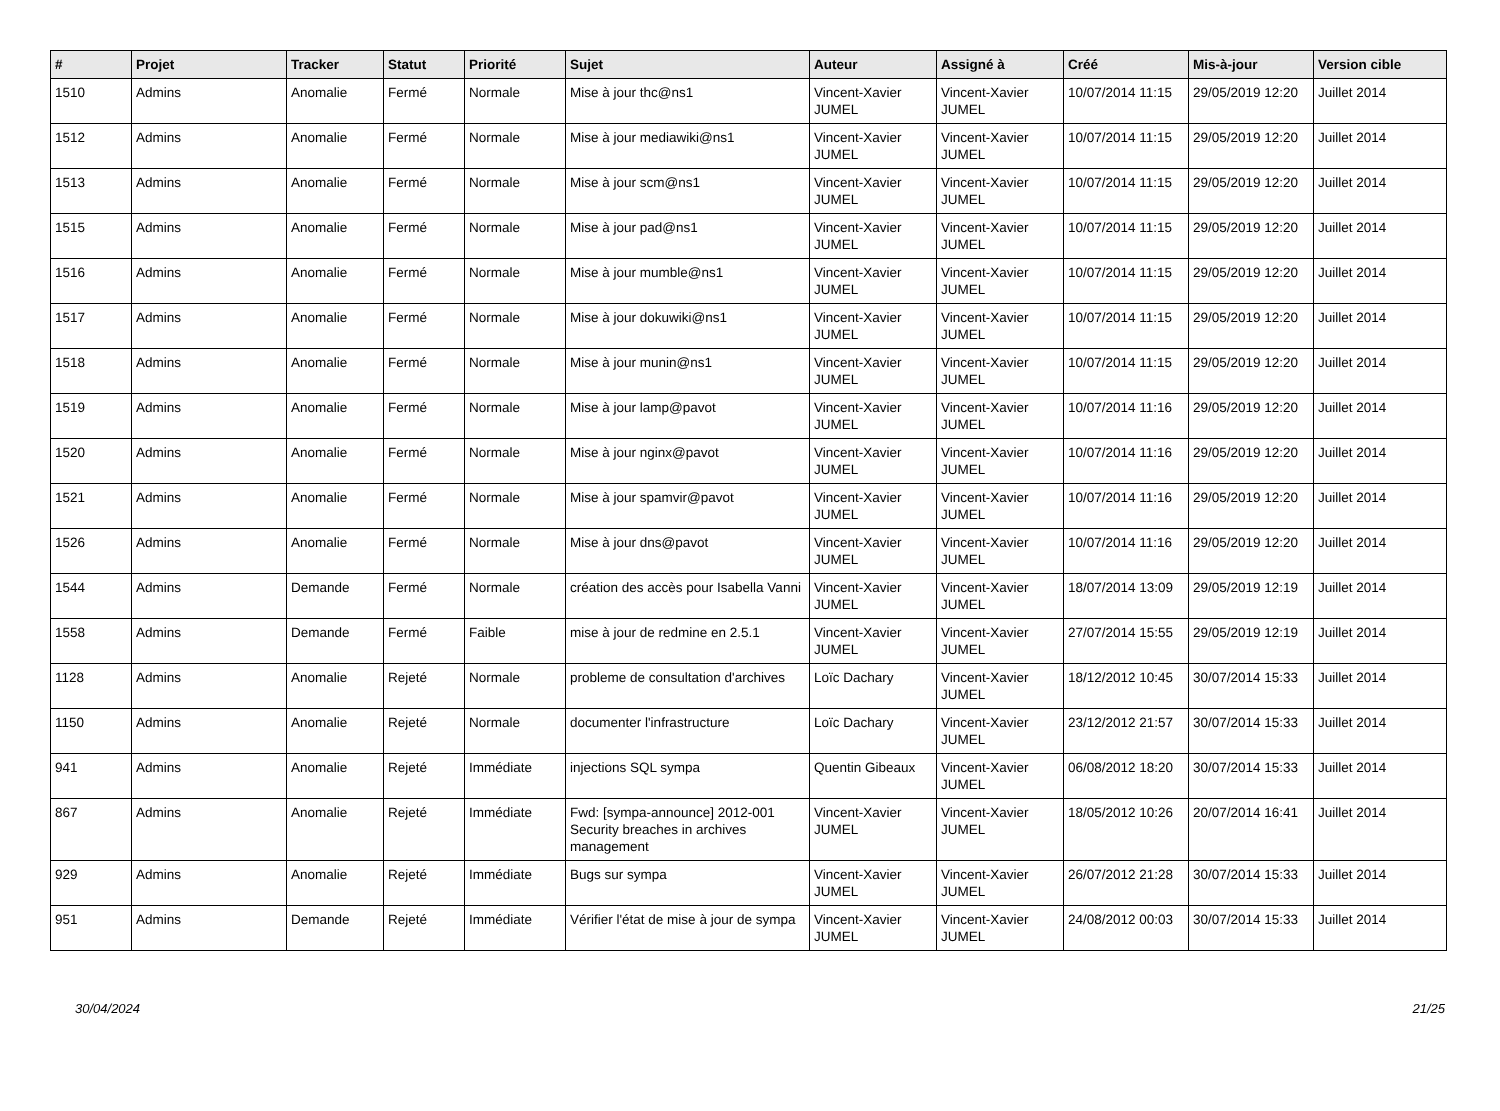| # | Projet | Tracker | Statut | Priorité | Sujet | Auteur | Assigné à | Créé | Mis-à-jour | Version cible |
| --- | --- | --- | --- | --- | --- | --- | --- | --- | --- | --- |
| 1510 | Admins | Anomalie | Fermé | Normale | Mise à jour thc@ns1 | Vincent-Xavier JUMEL | Vincent-Xavier JUMEL | 10/07/2014 11:15 | 29/05/2019 12:20 | Juillet 2014 |
| 1512 | Admins | Anomalie | Fermé | Normale | Mise à jour mediawiki@ns1 | Vincent-Xavier JUMEL | Vincent-Xavier JUMEL | 10/07/2014 11:15 | 29/05/2019 12:20 | Juillet 2014 |
| 1513 | Admins | Anomalie | Fermé | Normale | Mise à jour scm@ns1 | Vincent-Xavier JUMEL | Vincent-Xavier JUMEL | 10/07/2014 11:15 | 29/05/2019 12:20 | Juillet 2014 |
| 1515 | Admins | Anomalie | Fermé | Normale | Mise à jour pad@ns1 | Vincent-Xavier JUMEL | Vincent-Xavier JUMEL | 10/07/2014 11:15 | 29/05/2019 12:20 | Juillet 2014 |
| 1516 | Admins | Anomalie | Fermé | Normale | Mise à jour mumble@ns1 | Vincent-Xavier JUMEL | Vincent-Xavier JUMEL | 10/07/2014 11:15 | 29/05/2019 12:20 | Juillet 2014 |
| 1517 | Admins | Anomalie | Fermé | Normale | Mise à jour dokuwiki@ns1 | Vincent-Xavier JUMEL | Vincent-Xavier JUMEL | 10/07/2014 11:15 | 29/05/2019 12:20 | Juillet 2014 |
| 1518 | Admins | Anomalie | Fermé | Normale | Mise à jour munin@ns1 | Vincent-Xavier JUMEL | Vincent-Xavier JUMEL | 10/07/2014 11:15 | 29/05/2019 12:20 | Juillet 2014 |
| 1519 | Admins | Anomalie | Fermé | Normale | Mise à jour lamp@pavot | Vincent-Xavier JUMEL | Vincent-Xavier JUMEL | 10/07/2014 11:16 | 29/05/2019 12:20 | Juillet 2014 |
| 1520 | Admins | Anomalie | Fermé | Normale | Mise à jour nginx@pavot | Vincent-Xavier JUMEL | Vincent-Xavier JUMEL | 10/07/2014 11:16 | 29/05/2019 12:20 | Juillet 2014 |
| 1521 | Admins | Anomalie | Fermé | Normale | Mise à jour spamvir@pavot | Vincent-Xavier JUMEL | Vincent-Xavier JUMEL | 10/07/2014 11:16 | 29/05/2019 12:20 | Juillet 2014 |
| 1526 | Admins | Anomalie | Fermé | Normale | Mise à jour dns@pavot | Vincent-Xavier JUMEL | Vincent-Xavier JUMEL | 10/07/2014 11:16 | 29/05/2019 12:20 | Juillet 2014 |
| 1544 | Admins | Demande | Fermé | Normale | création des accès pour Isabella Vanni | Vincent-Xavier JUMEL | Vincent-Xavier JUMEL | 18/07/2014 13:09 | 29/05/2019 12:19 | Juillet 2014 |
| 1558 | Admins | Demande | Fermé | Faible | mise à jour de redmine en 2.5.1 | Vincent-Xavier JUMEL | Vincent-Xavier JUMEL | 27/07/2014 15:55 | 29/05/2019 12:19 | Juillet 2014 |
| 1128 | Admins | Anomalie | Rejeté | Normale | probleme de consultation d'archives | Loïc Dachary | Vincent-Xavier JUMEL | 18/12/2012 10:45 | 30/07/2014 15:33 | Juillet 2014 |
| 1150 | Admins | Anomalie | Rejeté | Normale | documenter l'infrastructure | Loïc Dachary | Vincent-Xavier JUMEL | 23/12/2012 21:57 | 30/07/2014 15:33 | Juillet 2014 |
| 941 | Admins | Anomalie | Rejeté | Immédiate | injections SQL sympa | Quentin Gibeaux | Vincent-Xavier JUMEL | 06/08/2012 18:20 | 30/07/2014 15:33 | Juillet 2014 |
| 867 | Admins | Anomalie | Rejeté | Immédiate | Fwd: [sympa-announce] 2012-001 Security breaches in archives management | Vincent-Xavier JUMEL | Vincent-Xavier JUMEL | 18/05/2012 10:26 | 20/07/2014 16:41 | Juillet 2014 |
| 929 | Admins | Anomalie | Rejeté | Immédiate | Bugs sur sympa | Vincent-Xavier JUMEL | Vincent-Xavier JUMEL | 26/07/2012 21:28 | 30/07/2014 15:33 | Juillet 2014 |
| 951 | Admins | Demande | Rejeté | Immédiate | Vérifier l'état de mise à jour de sympa | Vincent-Xavier JUMEL | Vincent-Xavier JUMEL | 24/08/2012 00:03 | 30/07/2014 15:33 | Juillet 2014 |
30/04/2024 21/25